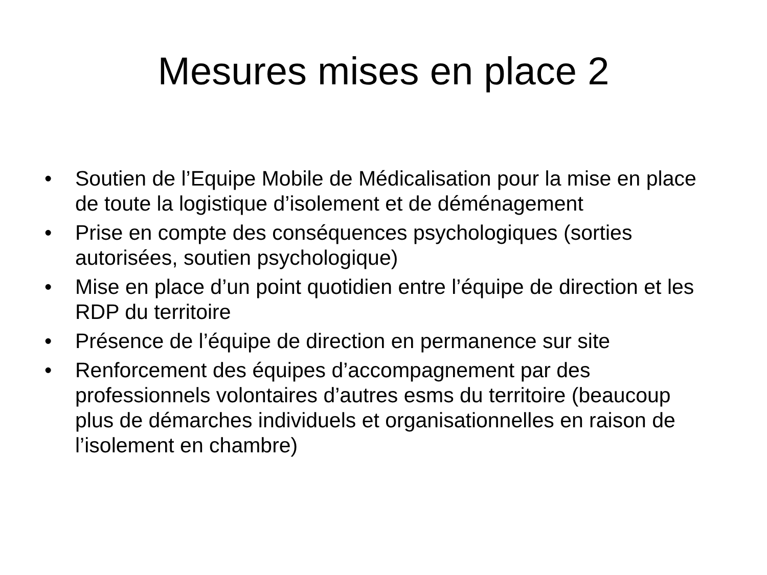Mesures mises en place 2
• Soutien de l’Equipe Mobile de Médicalisation pour la mise en place de toute la logistique d’isolement et de déménagement
• Prise en compte des conséquences psychologiques (sorties autorisées, soutien psychologique)
• Mise en place d’un point quotidien entre l’équipe de direction et les RDP du territoire
• Présence de l’équipe de direction en permanence sur site
• Renforcement des équipes d’accompagnement par des professionnels volontaires d’autres esms du territoire (beaucoup plus de démarches individuels et organisationnelles en raison de l’isolement en chambre)